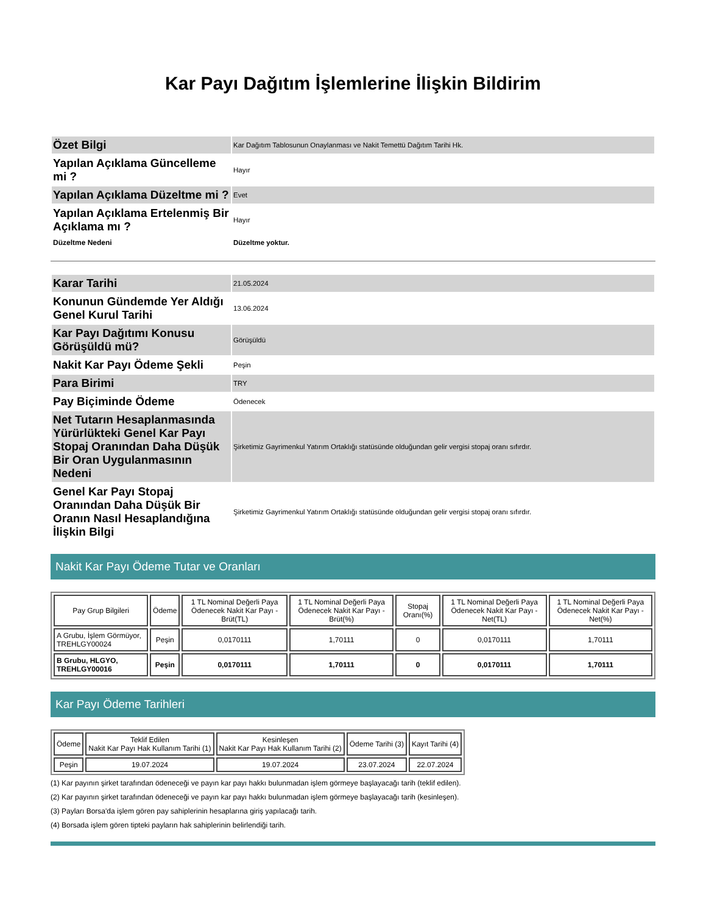Kar Payı Dağıtım İşlemlerine İlişkin Bildirim
| Özet Bilgi | Kar Dağıtım Tablosunun Onaylanması ve Nakit Temettü Dağıtım Tarihi Hk. |
| Yapılan Açıklama Güncelleme mi ? | Hayır |
| Yapılan Açıklama Düzeltme mi ? | Evet |
| Yapılan Açıklama Ertelenmiş Bir Açıklama mı ? | Hayır |
| Düzeltme Nedeni | Düzeltme yoktur. |
| Karar Tarihi | 21.05.2024 |
| Konunun Gündemde Yer Aldığı Genel Kurul Tarihi | 13.06.2024 |
| Kar Payı Dağıtımı Konusu Görüşüldü mü? | Görüşüldü |
| Nakit Kar Payı Ödeme Şekli | Peşin |
| Para Birimi | TRY |
| Pay Biçiminde Ödeme | Ödenecek |
| Net Tutarın Hesaplanmasında Yürürlükteki Genel Kar Payı Stopaj Oranından Daha Düşük Bir Oran Uygulanmasının Nedeni | Şirketimiz Gayrimenkul Yatırım Ortaklığı statüsünde olduğundan gelir vergisi stopaj oranı sıfırdır. |
| Genel Kar Payı Stopaj Oranından Daha Düşük Bir Oranın Nasıl Hesaplandığına İlişkin Bilgi | Şirketimiz Gayrimenkul Yatırım Ortaklığı statüsünde olduğundan gelir vergisi stopaj oranı sıfırdır. |
Nakit Kar Payı Ödeme Tutar ve Oranları
| Pay Grup Bilgileri | Ödeme | 1 TL Nominal Değerli Paya Ödenecek Nakit Kar Payı - Brüt(TL) | 1 TL Nominal Değerli Paya Ödenecek Nakit Kar Payı - Brüt(%) | Stopaj Oranı(%) | 1 TL Nominal Değerli Paya Ödenecek Nakit Kar Payı - Net(TL) | 1 TL Nominal Değerli Paya Ödenecek Nakit Kar Payı - Net(%) |
| --- | --- | --- | --- | --- | --- | --- |
| A Grubu, İşlem Görmüyor, TREHLGY00024 | Peşin | 0,0170111 | 1,70111 | 0 | 0,0170111 | 1,70111 |
| B Grubu, HLGYO, TREHLGY00016 | Peşin | 0,0170111 | 1,70111 | 0 | 0,0170111 | 1,70111 |
Kar Payı Ödeme Tarihleri
| Ödeme | Teklif Edilen Nakit Kar Payı Hak Kullanım Tarihi (1) | Kesinleşen Nakit Kar Payı Hak Kullanım Tarihi (2) | Ödeme Tarihi (3) | Kayıt Tarihi (4) |
| --- | --- | --- | --- | --- |
| Peşin | 19.07.2024 | 19.07.2024 | 23.07.2024 | 22.07.2024 |
(1) Kar payının şirket tarafından ödeneceği ve payın kar payı hakkı bulunmadan işlem görmeye başlayacağı tarih (teklif edilen).
(2) Kar payının şirket tarafından ödeneceği ve payın kar payı hakkı bulunmadan işlem görmeye başlayacağı tarih (kesinleşen).
(3) Payları Borsa'da işlem gören pay sahiplerinin hesaplarına giriş yapılacağı tarih.
(4) Borsada işlem gören tipteki payların hak sahiplerinin belirlendiği tarih.